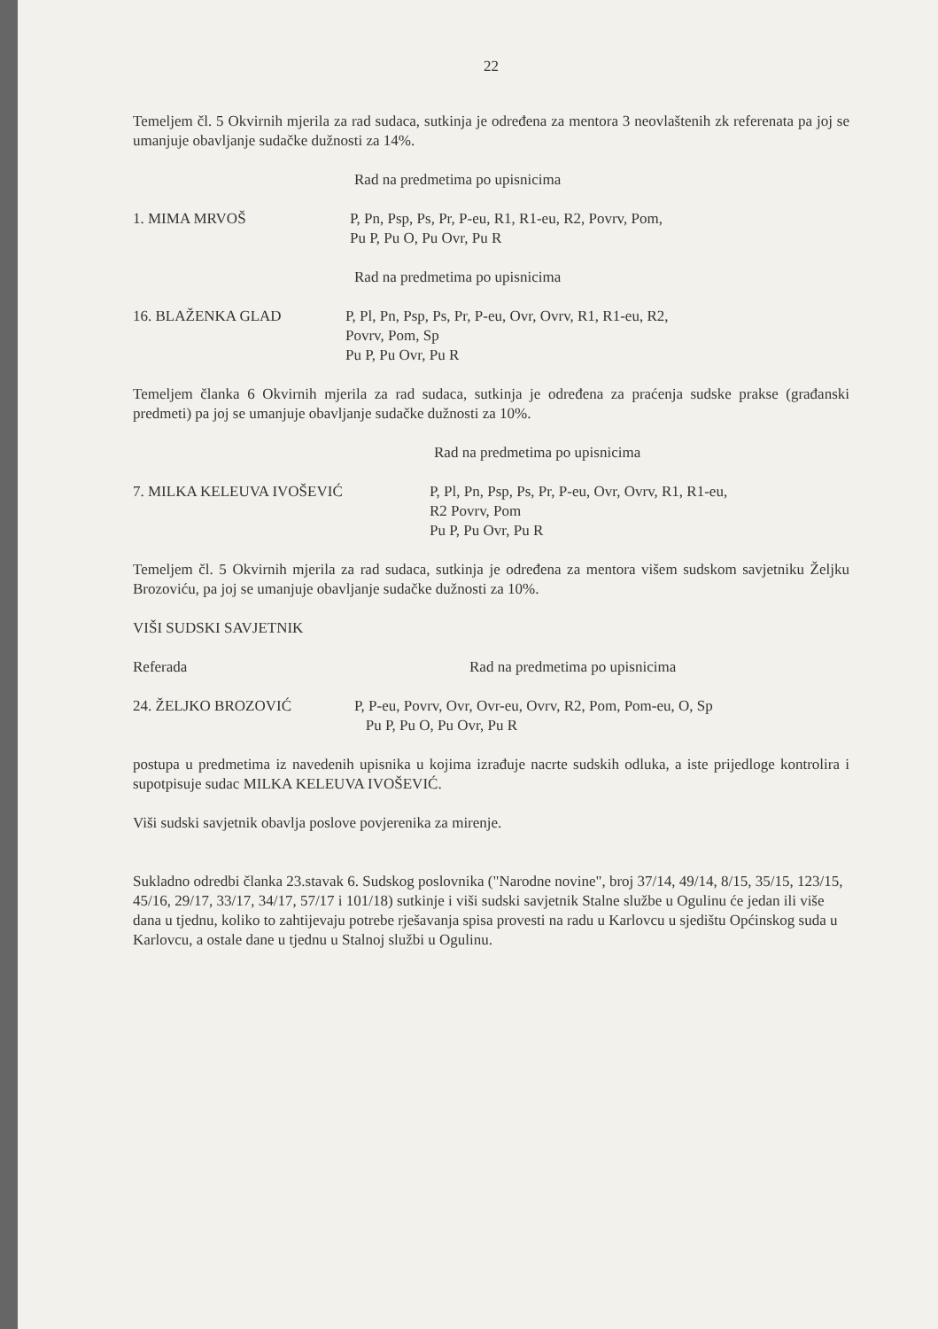22
Temeljem čl. 5 Okvirnih mjerila za rad sudaca, sutkinja je određena za mentora 3 neovlaštenih zk referenata pa joj se umanjuje obavljanje sudačke dužnosti za 14%.
Rad na predmetima po upisnicima
1. MIMA MRVOŠ P, Pn, Psp, Ps, Pr, P-eu, R1, R1-eu, R2, Povrv, Pom,
Pu P, Pu O, Pu Ovr, Pu R
Rad na predmetima po upisnicima
16. BLAŽENKA GLAD P, Pl, Pn, Psp, Ps, Pr, P-eu, Ovr, Ovrv, R1, R1-eu, R2,
Povrv, Pom, Sp
Pu P, Pu Ovr, Pu R
Temeljem članka 6 Okvirnih mjerila za rad sudaca, sutkinja je određena za praćenja sudske prakse (građanski predmeti) pa joj se umanjuje obavljanje sudačke dužnosti za 10%.
Rad na predmetima po upisnicima
7. MILKA KELEUVA IVOŠEVIĆ P, Pl, Pn, Psp, Ps, Pr, P-eu, Ovr, Ovrv, R1, R1-eu,
R2 Povrv, Pom
Pu P, Pu Ovr, Pu R
Temeljem čl. 5 Okvirnih mjerila za rad sudaca, sutkinja je određena za mentora višem sudskom savjetniku Željku Brozoviću, pa joj se umanjuje obavljanje sudačke dužnosti za 10%.
VIŠI SUDSKI SAVJETNIK
Referada Rad na predmetima po upisnicima
24. ŽELJKO BROZOVIĆ P, P-eu, Povrv, Ovr, Ovr-eu, Ovrv, R2, Pom, Pom-eu, O, Sp
Pu P, Pu O, Pu Ovr, Pu R
postupa u predmetima iz navedenih upisnika u kojima izrađuje nacrte sudskih odluka, a iste prijedloge kontrolira i supotpisuje sudac MILKA KELEUVA IVOŠEVIĆ.
Viši sudski savjetnik obavlja poslove povjerenika za mirenje.
Sukladno odredbi članka 23.stavak 6. Sudskog poslovnika ("Narodne novine", broj 37/14, 49/14, 8/15, 35/15, 123/15, 45/16, 29/17, 33/17, 34/17, 57/17 i 101/18) sutkinje i viši sudski savjetnik Stalne službe u Ogulinu će jedan ili više dana u tjednu, koliko to zahtijevaju potrebe rješavanja spisa provesti na radu u Karlovcu u sjedištu Općinskog suda u Karlovcu, a ostale dane u tjednu u Stalnoj službi u Ogulinu.